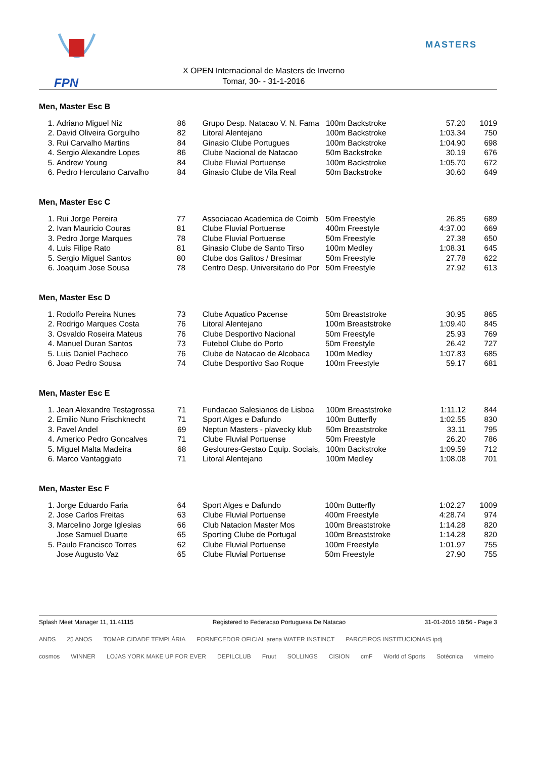FPN
X OPEN Internacional de Masters de Inverno
Tomar, 30- - 31-1-2016
MASTERS
Men, Master Esc B
| 1. | Adriano Miguel Niz | 86 | Grupo Desp. Natacao V. N. Fama | 100m Backstroke | 57.20 | 1019 |
| 2. | David Oliveira Gorgulho | 82 | Litoral Alentejano | 100m Backstroke | 1:03.34 | 750 |
| 3. | Rui Carvalho Martins | 84 | Ginasio Clube Portugues | 100m Backstroke | 1:04.90 | 698 |
| 4. | Sergio Alexandre Lopes | 86 | Clube Nacional de Natacao | 50m Backstroke | 30.19 | 676 |
| 5. | Andrew Young | 84 | Clube Fluvial Portuense | 100m Backstroke | 1:05.70 | 672 |
| 6. | Pedro Herculano Carvalho | 84 | Ginasio Clube de Vila Real | 50m Backstroke | 30.60 | 649 |
Men, Master Esc C
| 1. | Rui Jorge Pereira | 77 | Associacao Academica de Coimb | 50m Freestyle | 26.85 | 689 |
| 2. | Ivan Mauricio Couras | 81 | Clube Fluvial Portuense | 400m Freestyle | 4:37.00 | 669 |
| 3. | Pedro Jorge Marques | 78 | Clube Fluvial Portuense | 50m Freestyle | 27.38 | 650 |
| 4. | Luis Filipe Rato | 81 | Ginasio Clube de Santo Tirso | 100m Medley | 1:08.31 | 645 |
| 5. | Sergio Miguel Santos | 80 | Clube dos Galitos / Bresimar | 50m Freestyle | 27.78 | 622 |
| 6. | Joaquim Jose Sousa | 78 | Centro Desp. Universitario do Por | 50m Freestyle | 27.92 | 613 |
Men, Master Esc D
| 1. | Rodolfo Pereira Nunes | 73 | Clube Aquatico Pacense | 50m Breaststroke | 30.95 | 865 |
| 2. | Rodrigo Marques Costa | 76 | Litoral Alentejano | 100m Breaststroke | 1:09.40 | 845 |
| 3. | Osvaldo Roseira Mateus | 76 | Clube Desportivo Nacional | 50m Freestyle | 25.93 | 769 |
| 4. | Manuel Duran Santos | 73 | Futebol Clube do Porto | 50m Freestyle | 26.42 | 727 |
| 5. | Luis Daniel Pacheco | 76 | Clube de Natacao de Alcobaca | 100m Medley | 1:07.83 | 685 |
| 6. | Joao Pedro Sousa | 74 | Clube Desportivo Sao Roque | 100m Freestyle | 59.17 | 681 |
Men, Master Esc E
| 1. | Jean Alexandre Testagrossa | 71 | Fundacao Salesianos de Lisboa | 100m Breaststroke | 1:11.12 | 844 |
| 2. | Emilio Nuno Frischknecht | 71 | Sport Alges e Dafundo | 100m Butterfly | 1:02.55 | 830 |
| 3. | Pavel Andel | 69 | Neptun Masters - plavecky klub | 50m Breaststroke | 33.11 | 795 |
| 4. | Americo Pedro Goncalves | 71 | Clube Fluvial Portuense | 50m Freestyle | 26.20 | 786 |
| 5. | Miguel Malta Madeira | 68 | Gesloures-Gestao Equip. Sociais, | 100m Backstroke | 1:09.59 | 712 |
| 6. | Marco Vantaggiato | 71 | Litoral Alentejano | 100m Medley | 1:08.08 | 701 |
Men, Master Esc F
| 1. | Jorge Eduardo Faria | 64 | Sport Alges e Dafundo | 100m Butterfly | 1:02.27 | 1009 |
| 2. | Jose Carlos Freitas | 63 | Clube Fluvial Portuense | 400m Freestyle | 4:28.74 | 974 |
| 3. | Marcelino Jorge Iglesias | 66 | Club Natacion Master Mos | 100m Breaststroke | 1:14.28 | 820 |
| | Jose Samuel Duarte | 65 | Sporting Clube de Portugal | 100m Breaststroke | 1:14.28 | 820 |
| 5. | Paulo Francisco Torres | 62 | Clube Fluvial Portuense | 100m Freestyle | 1:01.97 | 755 |
| | Jose Augusto Vaz | 65 | Clube Fluvial Portuense | 50m Freestyle | 27.90 | 755 |
Splash Meet Manager 11, 11.41115 Registered to Federacao Portuguesa De Natacao 31-01-2016 18:56 - Page 3
ANDS 25 ANOS TOMAR CIDADE TEMPLÁRIA FORNECEDOR OFICIAL arena WATER INSTINCT PARCEIROS INSTITUCIONAIS ipdj
cosmos WINNER LOJAS YORK MAKE UP FOR EVER DEPILCLUB Fruut SOLLINGS CISION cmF World of Sports Sotécnica vimeiro